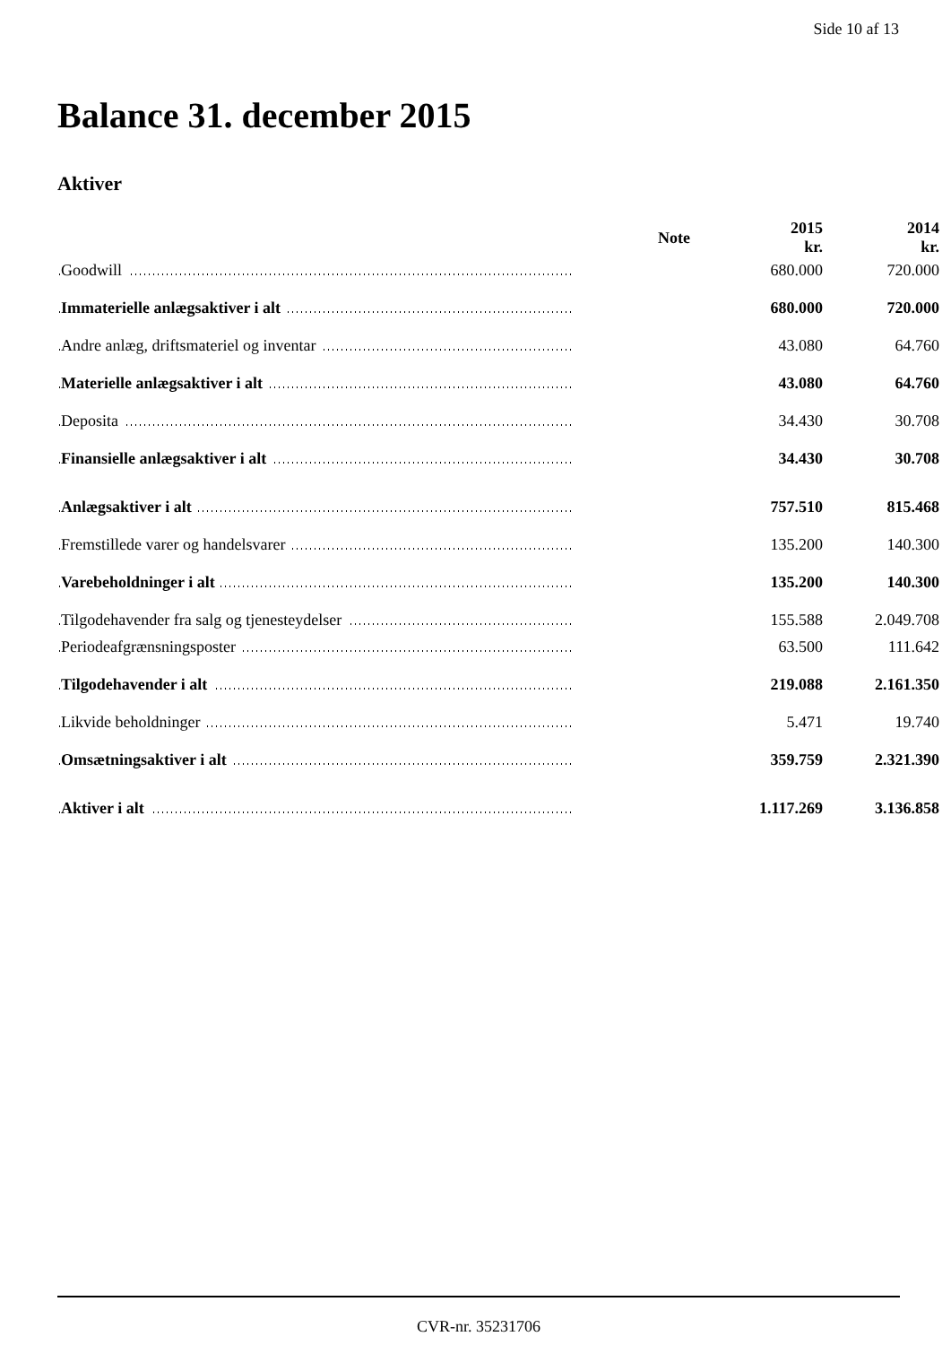Side 10 af 13
Balance 31. december 2015
Aktiver
| | Note | 2015 kr. | 2014 kr. |
| --- | --- | --- | --- |
| Goodwill | | 680.000 | 720.000 |
| Immaterielle anlægsaktiver i alt | | 680.000 | 720.000 |
| Andre anlæg, driftsmateriel og inventar | | 43.080 | 64.760 |
| Materielle anlægsaktiver i alt | | 43.080 | 64.760 |
| Deposita | | 34.430 | 30.708 |
| Finansielle anlægsaktiver i alt | | 34.430 | 30.708 |
| Anlægsaktiver i alt | | 757.510 | 815.468 |
| Fremstillede varer og handelsvarer | | 135.200 | 140.300 |
| Varebeholdninger i alt | | 135.200 | 140.300 |
| Tilgodehavender fra salg og tjenesteydelser | | 155.588 | 2.049.708 |
| Periodeafgrænsningsposter | | 63.500 | 111.642 |
| Tilgodehavender i alt | | 219.088 | 2.161.350 |
| Likvide beholdninger | | 5.471 | 19.740 |
| Omsætningsaktiver i alt | | 359.759 | 2.321.390 |
| Aktiver i alt | | 1.117.269 | 3.136.858 |
CVR-nr. 35231706